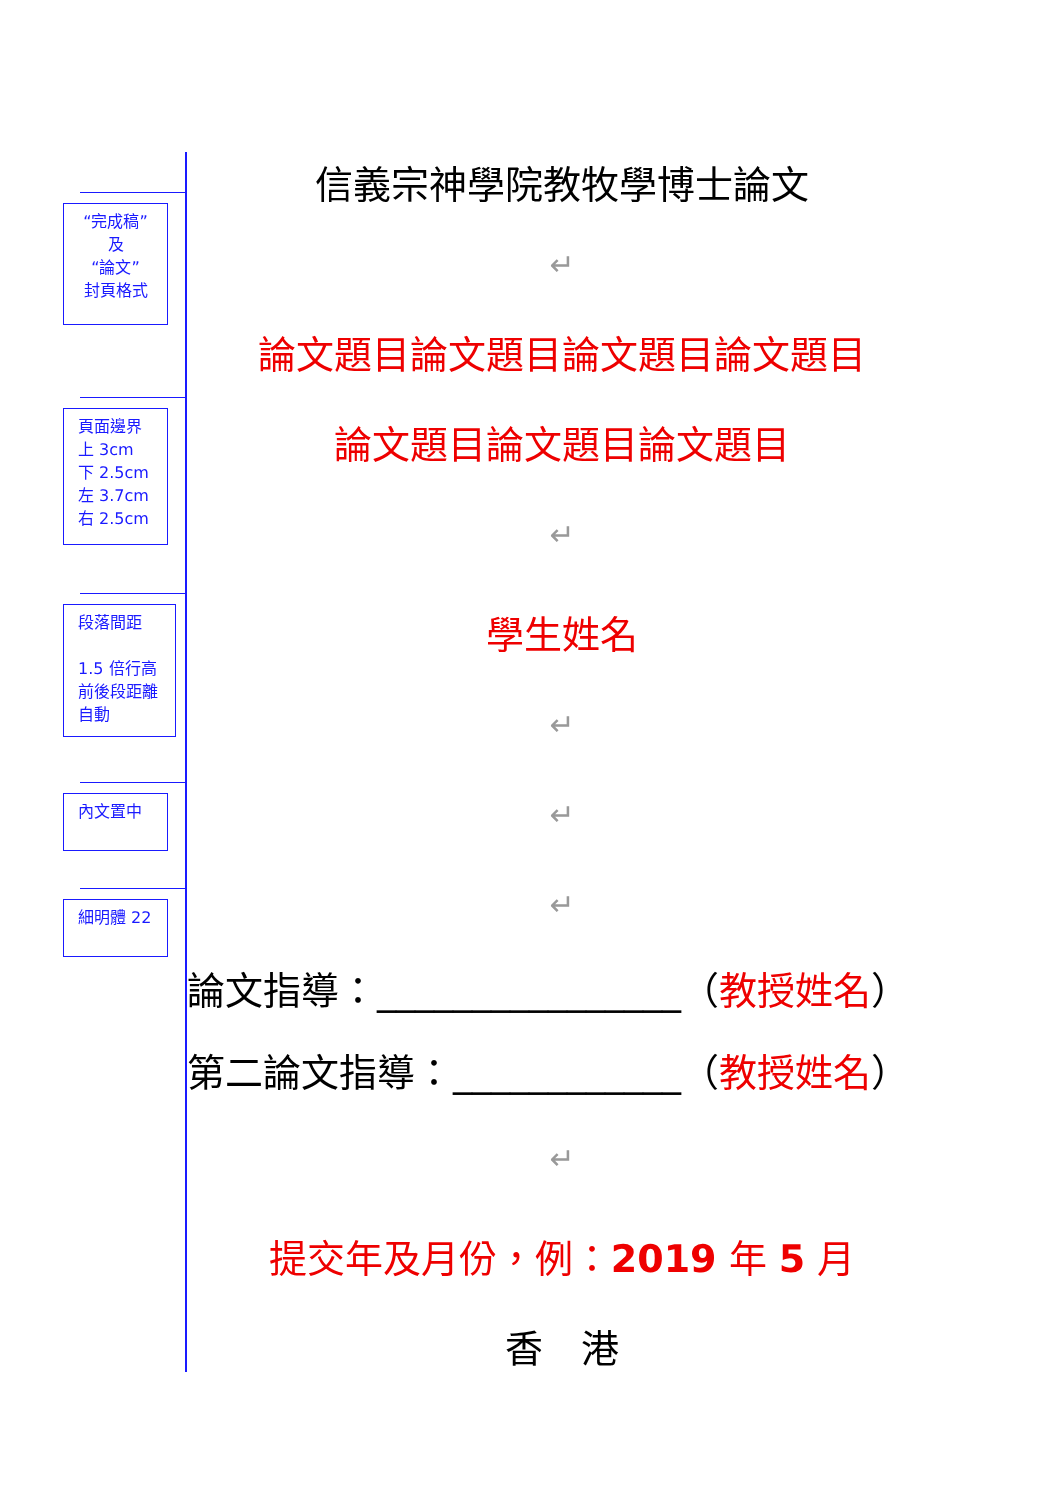“完成稿”
及
“論文”
封頁格式
頁面邊界
上 3cm
下 2.5cm
左 3.7cm
右 2.5cm
段落間距
1.5 倍行高
前後段距離
自動
內文置中
細明體 22
信義宗神學院教牧學博士論文
↵
論文題目論文題目論文題目論文題目
論文題目論文題目論文題目
↵
學生姓名
↵
↵
↵
論文指導：________________（教授姓名）
第二論文指導：____________（教授姓名）
↵
提交年及月份，例：2019 年 5 月
香　港